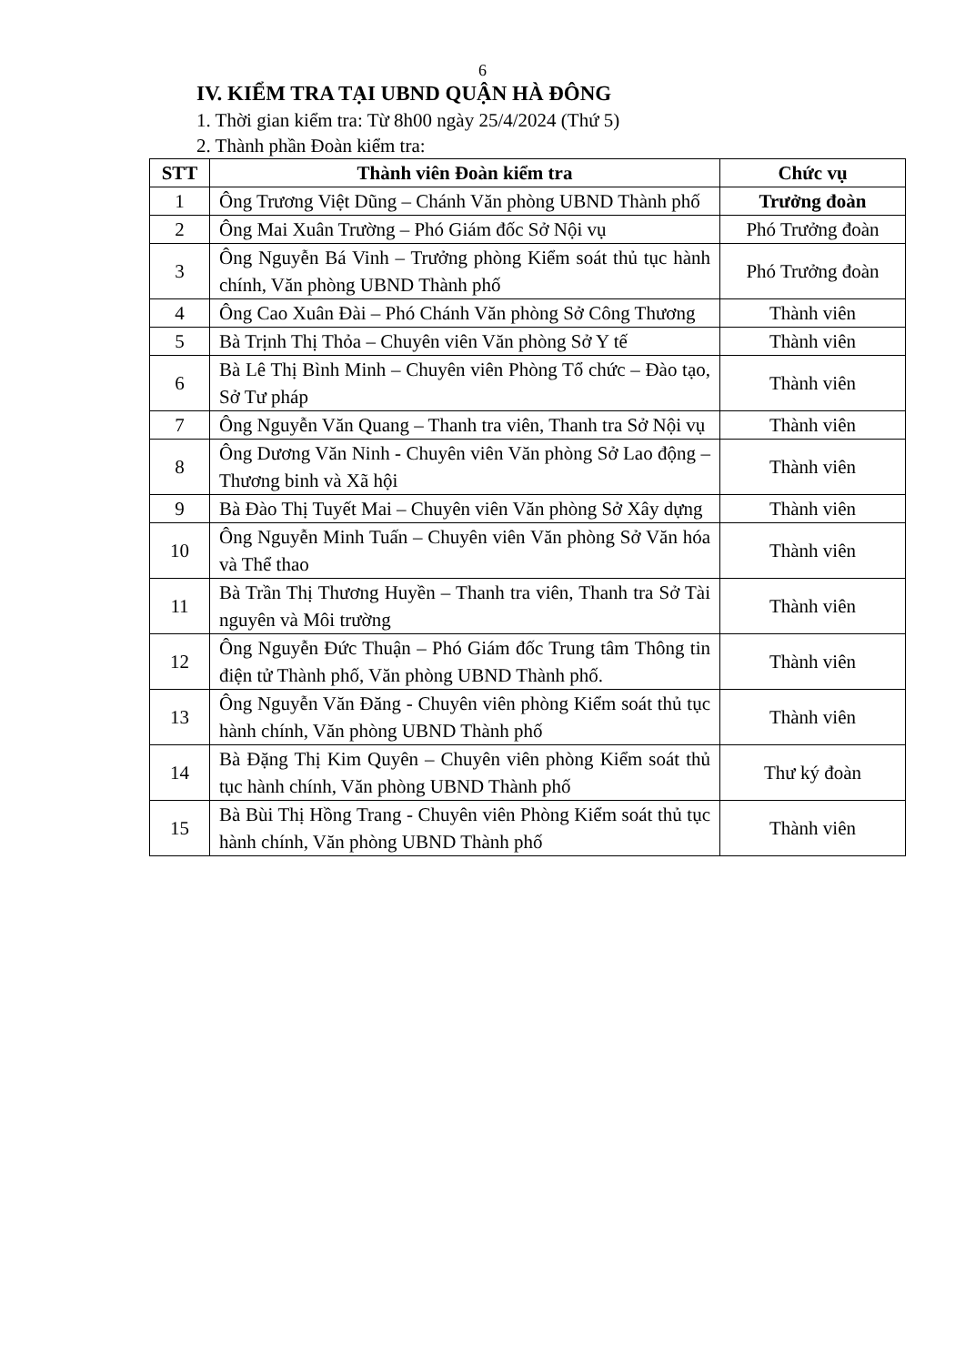6
IV. KIỂM TRA TẠI UBND QUẬN HÀ ĐÔNG
1. Thời gian kiểm tra: Từ 8h00 ngày 25/4/2024 (Thứ 5)
2. Thành phần Đoàn kiểm tra:
| STT | Thành viên Đoàn kiểm tra | Chức vụ |
| --- | --- | --- |
| 1 | Ông Trương Việt Dũng – Chánh Văn phòng UBND Thành phố | Trưởng đoàn |
| 2 | Ông Mai Xuân Trường – Phó Giám đốc Sở Nội vụ | Phó Trưởng đoàn |
| 3 | Ông Nguyễn Bá Vinh – Trưởng phòng Kiểm soát thủ tục hành chính, Văn phòng UBND Thành phố | Phó Trưởng đoàn |
| 4 | Ông Cao Xuân Đài – Phó Chánh Văn phòng Sở Công Thương | Thành viên |
| 5 | Bà Trịnh Thị Thỏa – Chuyên viên Văn phòng Sở Y tế | Thành viên |
| 6 | Bà Lê Thị Bình Minh – Chuyên viên Phòng Tổ chức – Đào tạo, Sở Tư pháp | Thành viên |
| 7 | Ông Nguyễn Văn Quang – Thanh tra viên, Thanh tra Sở Nội vụ | Thành viên |
| 8 | Ông Dương Văn Ninh - Chuyên viên Văn phòng Sở Lao động – Thương binh và Xã hội | Thành viên |
| 9 | Bà Đào Thị Tuyết Mai – Chuyên viên Văn phòng Sở Xây dựng | Thành viên |
| 10 | Ông Nguyễn Minh Tuấn – Chuyên viên Văn phòng Sở Văn hóa và Thể thao | Thành viên |
| 11 | Bà Trần Thị Thương Huyền – Thanh tra viên, Thanh tra Sở Tài nguyên và Môi trường | Thành viên |
| 12 | Ông Nguyễn Đức Thuận – Phó Giám đốc Trung tâm Thông tin điện tử Thành phố, Văn phòng UBND Thành phố. | Thành viên |
| 13 | Ông Nguyễn Văn Đăng - Chuyên viên phòng Kiểm soát thủ tục hành chính, Văn phòng UBND Thành phố | Thành viên |
| 14 | Bà Đặng Thị Kim Quyên – Chuyên viên phòng Kiểm soát thủ tục hành chính, Văn phòng UBND Thành phố | Thư ký đoàn |
| 15 | Bà Bùi Thị Hồng Trang - Chuyên viên Phòng Kiểm soát thủ tục hành chính, Văn phòng UBND Thành phố | Thành viên |